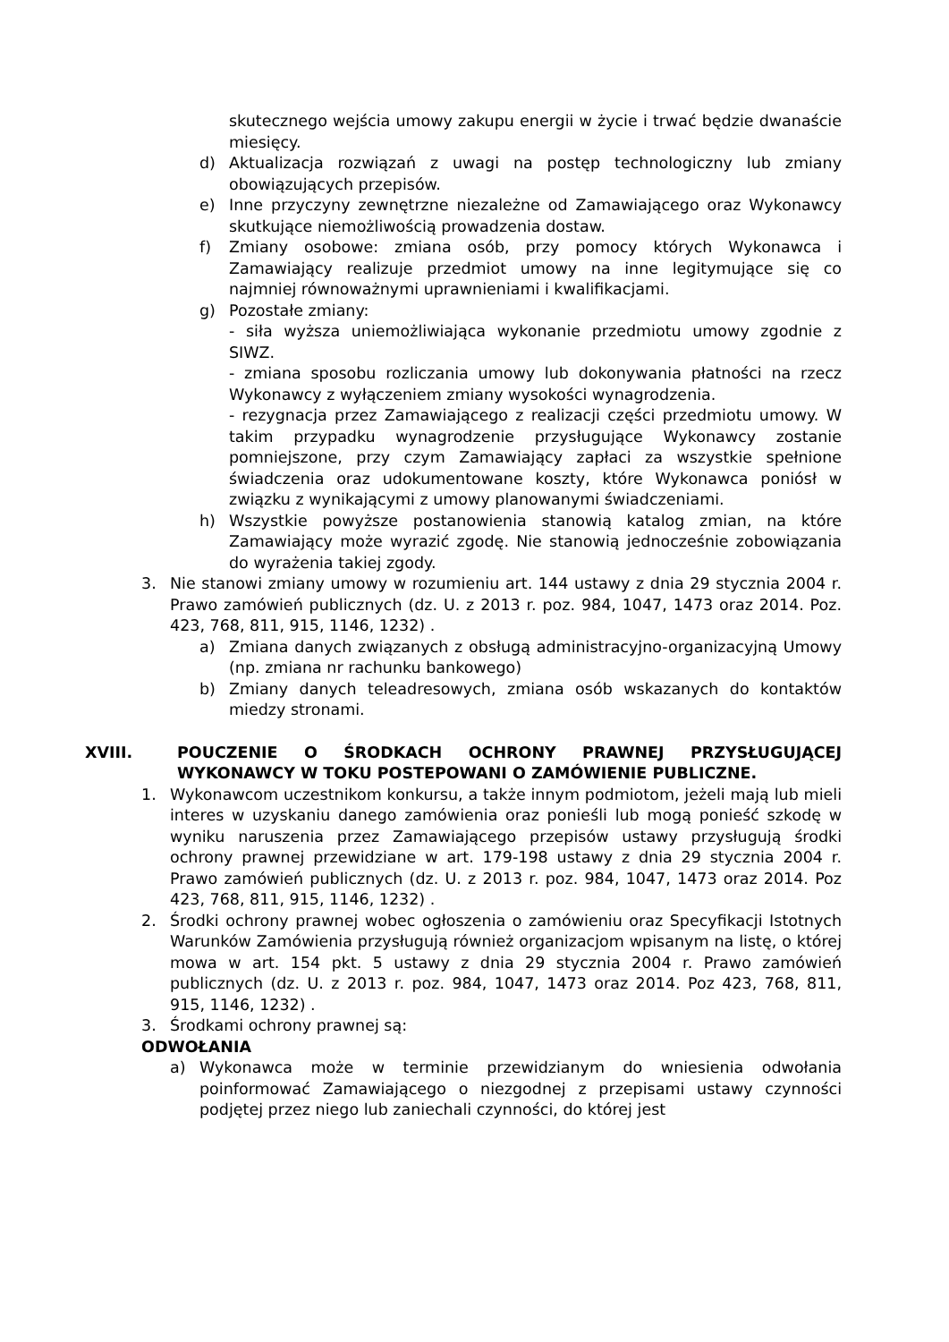skutecznego wejścia umowy zakupu energii w życie i trwać będzie dwanaście miesięcy.
d) Aktualizacja rozwiązań z uwagi na postęp technologiczny lub zmiany obowiązujących przepisów.
e) Inne przyczyny zewnętrzne niezależne od Zamawiającego oraz Wykonawcy skutkujące niemożliwością prowadzenia dostaw.
f) Zmiany osobowe: zmiana osób, przy pomocy których Wykonawca i Zamawiający realizuje przedmiot umowy na inne legitymujące się co najmniej równoważnymi uprawnieniami i kwalifikacjami.
g) Pozostałe zmiany:
- siła wyższa uniemożliwiająca wykonanie przedmiotu umowy zgodnie z SIWZ.
- zmiana sposobu rozliczania umowy lub dokonywania płatności na rzecz Wykonawcy z wyłączeniem zmiany wysokości wynagrodzenia.
- rezygnacja przez Zamawiającego z realizacji części przedmiotu umowy. W takim przypadku wynagrodzenie przysługujące Wykonawcy zostanie pomniejszone, przy czym Zamawiający zapłaci za wszystkie spełnione świadczenia oraz udokumentowane koszty, które Wykonawca poniósł w związku z wynikającymi z umowy planowanymi świadczeniami.
h) Wszystkie powyższe postanowienia stanowią katalog zmian, na które Zamawiający może wyrazić zgodę. Nie stanowią jednocześnie zobowiązania do wyrażenia takiej zgody.
3. Nie stanowi zmiany umowy w rozumieniu art. 144 ustawy z dnia 29 stycznia 2004 r. Prawo zamówień publicznych (dz. U. z 2013 r. poz. 984, 1047, 1473 oraz 2014. Poz. 423, 768, 811, 915, 1146, 1232) .
a) Zmiana danych związanych z obsługą administracyjno-organizacyjną Umowy (np. zmiana nr rachunku bankowego)
b) Zmiany danych teleadresowych, zmiana osób wskazanych do kontaktów miedzy stronami.
XVIII. POUCZENIE O ŚRODKACH OCHRONY PRAWNEJ PRZYSŁUGUJĄCEJ WYKONAWCY W TOKU POSTEPOWANI O ZAMÓWIENIE PUBLICZNE.
1. Wykonawcom uczestnikom konkursu, a także innym podmiotom, jeżeli mają lub mieli interes w uzyskaniu danego zamówienia oraz ponieśli lub mogą ponieść szkodę w wyniku naruszenia przez Zamawiającego przepisów ustawy przysługują środki ochrony prawnej przewidziane w art. 179-198 ustawy z dnia 29 stycznia 2004 r. Prawo zamówień publicznych (dz. U. z 2013 r. poz. 984, 1047, 1473 oraz 2014. Poz 423, 768, 811, 915, 1146, 1232) .
2. Środki ochrony prawnej wobec ogłoszenia o zamówieniu oraz Specyfikacji Istotnych Warunków Zamówienia przysługują również organizacjom wpisanym na listę, o której mowa w art. 154 pkt. 5 ustawy z dnia 29 stycznia 2004 r. Prawo zamówień publicznych (dz. U. z 2013 r. poz. 984, 1047, 1473 oraz 2014. Poz 423, 768, 811, 915, 1146, 1232) .
3. Środkami ochrony prawnej są:
ODWOŁANIA
a) Wykonawca może w terminie przewidzianym do wniesienia odwołania poinformować Zamawiającego o niezgodnej z przepisami ustawy czynności podjętej przez niego lub zaniechali czynności, do której jest